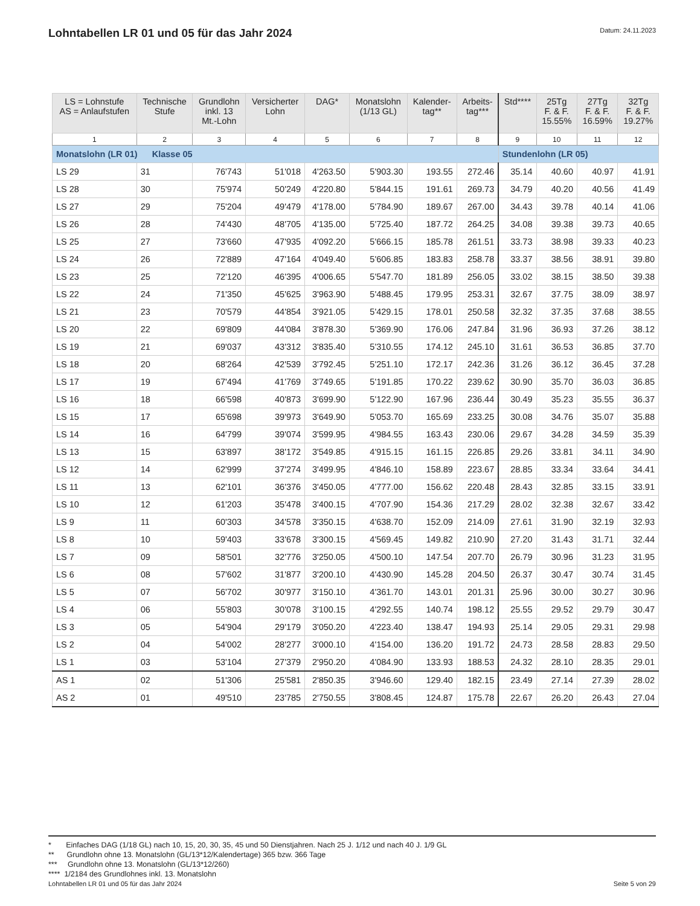Lohntabellen LR 01 und 05 für das Jahr 2024
Datum: 24.11.2023
| LS = Lohnstufe AS = Anlaufstufen | Technische Stufe | Grundlohn inkl. 13 Mt.-Lohn | Versicherter Lohn | DAG* | Monatslohn (1/13 GL) | Kalender- tag** | Arbeits- tag*** | Std**** | 25Tg F. & F. 15.55% | 27Tg F. & F. 16.59% | 32Tg F. & F. 19.27% |
| --- | --- | --- | --- | --- | --- | --- | --- | --- | --- | --- | --- |
| 1 | 2 | 3 | 4 | 5 | 6 | 7 | 8 | 9 | 10 | 11 | 12 |
| Monatslohn (LR 01) Klasse 05 | | | | | | | | Stundenlohn (LR 05) | | | |
| LS 29 | 31 | 76'743 | 51'018 | 4'263.50 | 5'903.30 | 193.55 | 272.46 | 35.14 | 40.60 | 40.97 | 41.91 |
| LS 28 | 30 | 75'974 | 50'249 | 4'220.80 | 5'844.15 | 191.61 | 269.73 | 34.79 | 40.20 | 40.56 | 41.49 |
| LS 27 | 29 | 75'204 | 49'479 | 4'178.00 | 5'784.90 | 189.67 | 267.00 | 34.43 | 39.78 | 40.14 | 41.06 |
| LS 26 | 28 | 74'430 | 48'705 | 4'135.00 | 5'725.40 | 187.72 | 264.25 | 34.08 | 39.38 | 39.73 | 40.65 |
| LS 25 | 27 | 73'660 | 47'935 | 4'092.20 | 5'666.15 | 185.78 | 261.51 | 33.73 | 38.98 | 39.33 | 40.23 |
| LS 24 | 26 | 72'889 | 47'164 | 4'049.40 | 5'606.85 | 183.83 | 258.78 | 33.37 | 38.56 | 38.91 | 39.80 |
| LS 23 | 25 | 72'120 | 46'395 | 4'006.65 | 5'547.70 | 181.89 | 256.05 | 33.02 | 38.15 | 38.50 | 39.38 |
| LS 22 | 24 | 71'350 | 45'625 | 3'963.90 | 5'488.45 | 179.95 | 253.31 | 32.67 | 37.75 | 38.09 | 38.97 |
| LS 21 | 23 | 70'579 | 44'854 | 3'921.05 | 5'429.15 | 178.01 | 250.58 | 32.32 | 37.35 | 37.68 | 38.55 |
| LS 20 | 22 | 69'809 | 44'084 | 3'878.30 | 5'369.90 | 176.06 | 247.84 | 31.96 | 36.93 | 37.26 | 38.12 |
| LS 19 | 21 | 69'037 | 43'312 | 3'835.40 | 5'310.55 | 174.12 | 245.10 | 31.61 | 36.53 | 36.85 | 37.70 |
| LS 18 | 20 | 68'264 | 42'539 | 3'792.45 | 5'251.10 | 172.17 | 242.36 | 31.26 | 36.12 | 36.45 | 37.28 |
| LS 17 | 19 | 67'494 | 41'769 | 3'749.65 | 5'191.85 | 170.22 | 239.62 | 30.90 | 35.70 | 36.03 | 36.85 |
| LS 16 | 18 | 66'598 | 40'873 | 3'699.90 | 5'122.90 | 167.96 | 236.44 | 30.49 | 35.23 | 35.55 | 36.37 |
| LS 15 | 17 | 65'698 | 39'973 | 3'649.90 | 5'053.70 | 165.69 | 233.25 | 30.08 | 34.76 | 35.07 | 35.88 |
| LS 14 | 16 | 64'799 | 39'074 | 3'599.95 | 4'984.55 | 163.43 | 230.06 | 29.67 | 34.28 | 34.59 | 35.39 |
| LS 13 | 15 | 63'897 | 38'172 | 3'549.85 | 4'915.15 | 161.15 | 226.85 | 29.26 | 33.81 | 34.11 | 34.90 |
| LS 12 | 14 | 62'999 | 37'274 | 3'499.95 | 4'846.10 | 158.89 | 223.67 | 28.85 | 33.34 | 33.64 | 34.41 |
| LS 11 | 13 | 62'101 | 36'376 | 3'450.05 | 4'777.00 | 156.62 | 220.48 | 28.43 | 32.85 | 33.15 | 33.91 |
| LS 10 | 12 | 61'203 | 35'478 | 3'400.15 | 4'707.90 | 154.36 | 217.29 | 28.02 | 32.38 | 32.67 | 33.42 |
| LS 9 | 11 | 60'303 | 34'578 | 3'350.15 | 4'638.70 | 152.09 | 214.09 | 27.61 | 31.90 | 32.19 | 32.93 |
| LS 8 | 10 | 59'403 | 33'678 | 3'300.15 | 4'569.45 | 149.82 | 210.90 | 27.20 | 31.43 | 31.71 | 32.44 |
| LS 7 | 09 | 58'501 | 32'776 | 3'250.05 | 4'500.10 | 147.54 | 207.70 | 26.79 | 30.96 | 31.23 | 31.95 |
| LS 6 | 08 | 57'602 | 31'877 | 3'200.10 | 4'430.90 | 145.28 | 204.50 | 26.37 | 30.47 | 30.74 | 31.45 |
| LS 5 | 07 | 56'702 | 30'977 | 3'150.10 | 4'361.70 | 143.01 | 201.31 | 25.96 | 30.00 | 30.27 | 30.96 |
| LS 4 | 06 | 55'803 | 30'078 | 3'100.15 | 4'292.55 | 140.74 | 198.12 | 25.55 | 29.52 | 29.79 | 30.47 |
| LS 3 | 05 | 54'904 | 29'179 | 3'050.20 | 4'223.40 | 138.47 | 194.93 | 25.14 | 29.05 | 29.31 | 29.98 |
| LS 2 | 04 | 54'002 | 28'277 | 3'000.10 | 4'154.00 | 136.20 | 191.72 | 24.73 | 28.58 | 28.83 | 29.50 |
| LS 1 | 03 | 53'104 | 27'379 | 2'950.20 | 4'084.90 | 133.93 | 188.53 | 24.32 | 28.10 | 28.35 | 29.01 |
| AS 1 | 02 | 51'306 | 25'581 | 2'850.35 | 3'946.60 | 129.40 | 182.15 | 23.49 | 27.14 | 27.39 | 28.02 |
| AS 2 | 01 | 49'510 | 23'785 | 2'750.55 | 3'808.45 | 124.87 | 175.78 | 22.67 | 26.20 | 26.43 | 27.04 |
* Einfaches DAG (1/18 GL) nach 10, 15, 20, 30, 35, 45 und 50 Dienstjahren. Nach 25 J. 1/12 und nach 40 J. 1/9 GL
** Grundlohn ohne 13. Monatslohn (GL/13*12/Kalendertage) 365 bzw. 366 Tage
*** Grundlohn ohne 13. Monatslohn (GL/13*12/260)
**** 1/2184 des Grundlohnes inkl. 13. Monatslohn
Lohntabellen LR 01 und 05 für das Jahr 2024 Seite 5 von 29